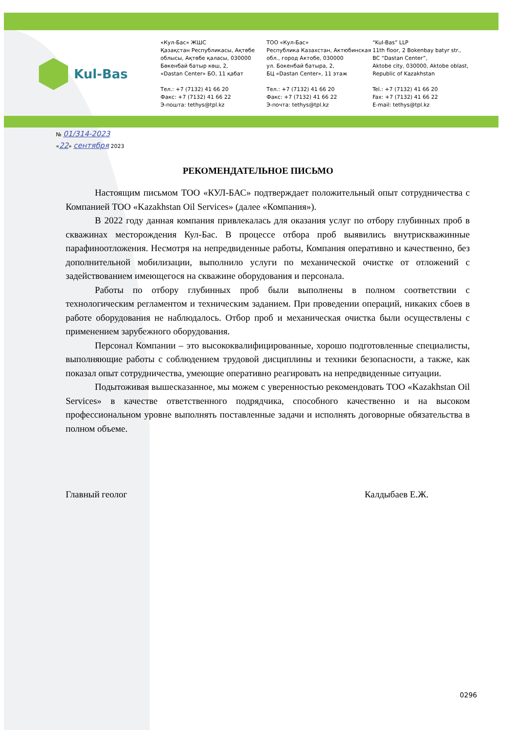Kul-Bas
«Кул-Бас» ЖШС
Қазақстан Республикасы, Ақтөбе облысы, Ақтөбе қаласы, 030000
Бөкенбай батыр көш, 2,
«Dastan Center» БО, 11 қабат
Тел.: +7 (7132) 41 66 20
Факс: +7 (7132) 41 66 22
Э-пошта: tethys@tpl.kz
ТОО «Кул-Бас»
Республика Казахстан, Актюбинская обл., город Актобе, 030000
ул. Бокенбай батыра, 2,
БЦ «Dastan Center», 11 этаж
Тел.: +7 (7132) 41 66 20
Факс: +7 (7132) 41 66 22
Э-почта: tethys@tpl.kz
“Kul-Bas” LLP
11th floor, 2 Bokenbay batyr str.,
BC “Dastan Center”,
Aktobe city, 030000, Aktobe oblast, Republic of Kazakhstan
Tel.: +7 (7132) 41 66 20
Fax: +7 (7132) 41 66 22
E-mail: tethys@tpl.kz
№ 01/314-2023
«22» сентября 2023
РЕКОМЕНДАТЕЛЬНОЕ ПИСЬМО
Настоящим письмом ТОО «КУЛ-БАС» подтверждает положительный опыт сотрудничества с Компанией ТОО «Kazakhstan Oil Services» (далее «Компания»).
В 2022 году данная компания привлекалась для оказания услуг по отбору глубинных проб в скважинах месторождения Кул-Бас. В процессе отбора проб выявились внутрискважинные парафиноотложения. Несмотря на непредвиденные работы, Компания оперативно и качественно, без дополнительной мобилизации, выполнило услуги по механической очистке от отложений с задействованием имеющегося на скважине оборудования и персонала.
Работы по отбору глубинных проб были выполнены в полном соответствии с технологическим регламентом и техническим заданием. При проведении операций, никаких сбоев в работе оборудования не наблюдалось. Отбор проб и механическая очистка были осуществлены с применением зарубежного оборудования.
Персонал Компании – это высококвалифицированные, хорошо подготовленные специалисты, выполняющие работы с соблюдением трудовой дисциплины и техники безопасности, а также, как показал опыт сотрудничества, умеющие оперативно реагировать на непредвиденные ситуации.
Подытоживая вышесказанное, мы можем с уверенностью рекомендовать ТОО «Kazakhstan Oil Services» в качестве ответственного подрядчика, способного качественно и на высоком профессиональном уровне выполнять поставленные задачи и исполнять договорные обязательства в полном объеме.
Главный геолог Калдыбаев Е.Ж.
0296